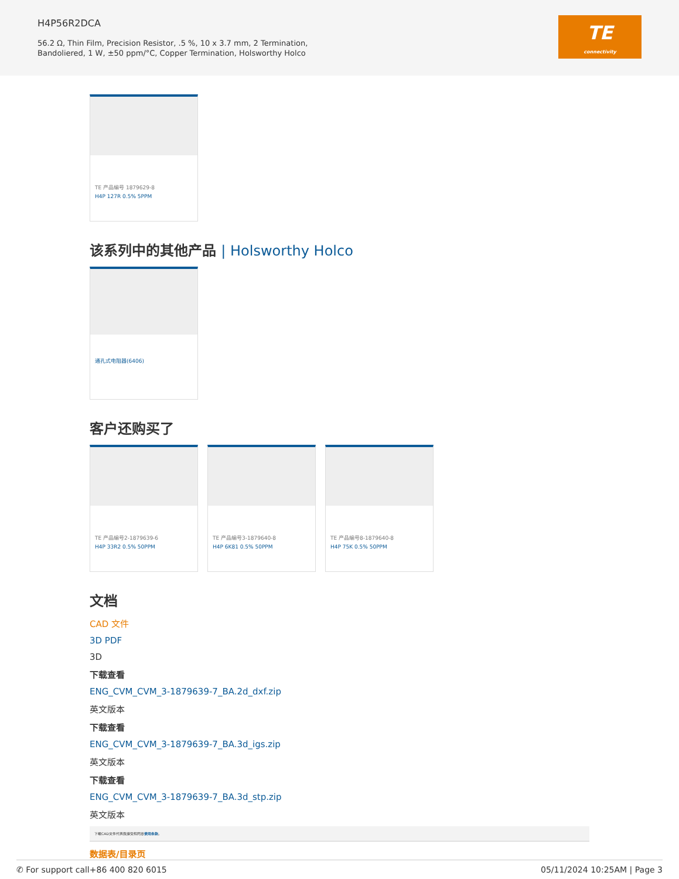H4P56R2DCA
56.2 Ω, Thin Film, Precision Resistor, .5 %, 10 x 3.7 mm, 2 Termination, Bandoliered, 1 W, ±50 ppm/°C, Copper Termination, Holsworthy Holco
TE
connectivity
TE 产品编号 1879629-8
H4P 127R 0.5% 5PPM
该系列中的其他产品 | Holsworthy Holco
通孔式电阻器(6406)
客户还购买了
TE 产品编号2-1879639-6
H4P 33R2 0.5% 50PPM
TE 产品编号3-1879640-8
H4P 6K81 0.5% 50PPM
TE 产品编号8-1879640-8
H4P 75K 0.5% 50PPM
文档
CAD 文件
3D PDF
3D
下载查看
ENG_CVM_CVM_3-1879639-7_BA.2d_dxf.zip
英文版本
下载查看
ENG_CVM_CVM_3-1879639-7_BA.3d_igs.zip
英文版本
下载查看
ENG_CVM_CVM_3-1879639-7_BA.3d_stp.zip
英文版本
下载CAD文件代表我接受和同意使用条款。
数据表/目录页
✆ For support call+86 400 820 6015 05/11/2024 10:25AM | Page 3